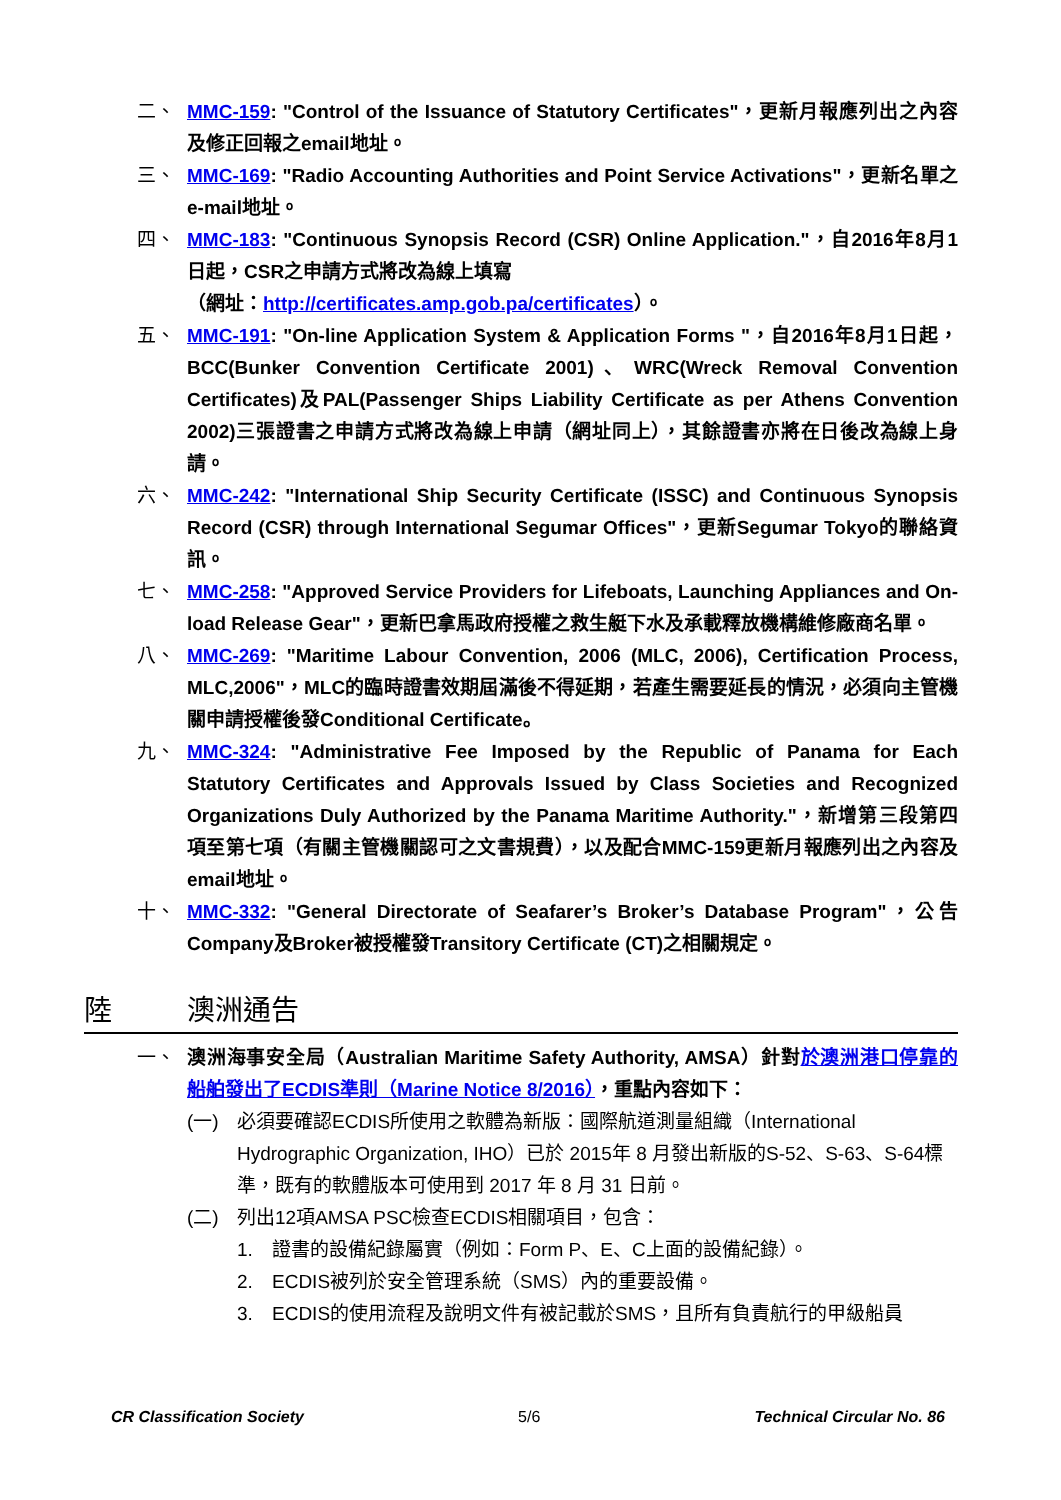二、 MMC-159: "Control of the Issuance of Statutory Certificates"，更新月報應列出之內容及修正回報之email地址。
三、 MMC-169: "Radio Accounting Authorities and Point Service Activations"，更新名單之e-mail地址。
四、 MMC-183: "Continuous Synopsis Record (CSR) Online Application."，自2016年8月1日起，CSR之申請方式將改為線上填寫
（網址：http://certificates.amp.gob.pa/certificates）。
五、 MMC-191: "On-line Application System & Application Forms "，自2016年8月1日起，BCC(Bunker Convention Certificate 2001)、WRC(Wreck Removal Convention Certificates)及PAL(Passenger Ships Liability Certificate as per Athens Convention 2002)三張證書之申請方式將改為線上申請（網址同上），其餘證書亦將在日後改為線上身請。
六、 MMC-242: "International Ship Security Certificate (ISSC) and Continuous Synopsis Record (CSR) through International Segumar Offices"，更新Segumar Tokyo的聯絡資訊。
七、 MMC-258: "Approved Service Providers for Lifeboats, Launching Appliances and On-load Release Gear"，更新巴拿馬政府授權之救生艇下水及承載釋放機構維修廠商名單。
八、 MMC-269: "Maritime Labour Convention, 2006 (MLC, 2006), Certification Process, MLC,2006"，MLC的臨時證書效期屆滿後不得延期，若產生需要延長的情況，必須向主管機關申請授權後發Conditional Certificate。
九、 MMC-324: "Administrative Fee Imposed by the Republic of Panama for Each Statutory Certificates and Approvals Issued by Class Societies and Recognized Organizations Duly Authorized by the Panama Maritime Authority."，新增第三段第四項至第七項（有關主管機關認可之文書規費），以及配合MMC-159更新月報應列出之內容及email地址。
十、 MMC-332: "General Directorate of Seafarer’s Broker’s Database Program"，公告Company及Broker被授權發Transitory Certificate (CT)之相關規定。
陸 澳洲通告
一、 澳洲海事安全局（Australian Maritime Safety Authority, AMSA）針對於澳洲港口停靠的船舶發出了ECDIS準則（Marine Notice 8/2016），重點內容如下：
(一) 必須要確認ECDIS所使用之軟體為新版：國際航道測量組織（International Hydrographic Organization, IHO）已於 2015年 8 月發出新版的S-52、S-63、S-64標準，既有的軟體版本可使用到 2017 年 8 月 31 日前。
(二) 列出12項AMSA PSC檢查ECDIS相關項目，包含：
1. 證書的設備紀錄屬實（例如：Form P、E、C上面的設備紀錄）。
2. ECDIS被列於安全管理系統（SMS）內的重要設備。
3. ECDIS的使用流程及說明文件有被記載於SMS，且所有負責航行的甲級船員
CR Classification Society 5/6 Technical Circular No. 86